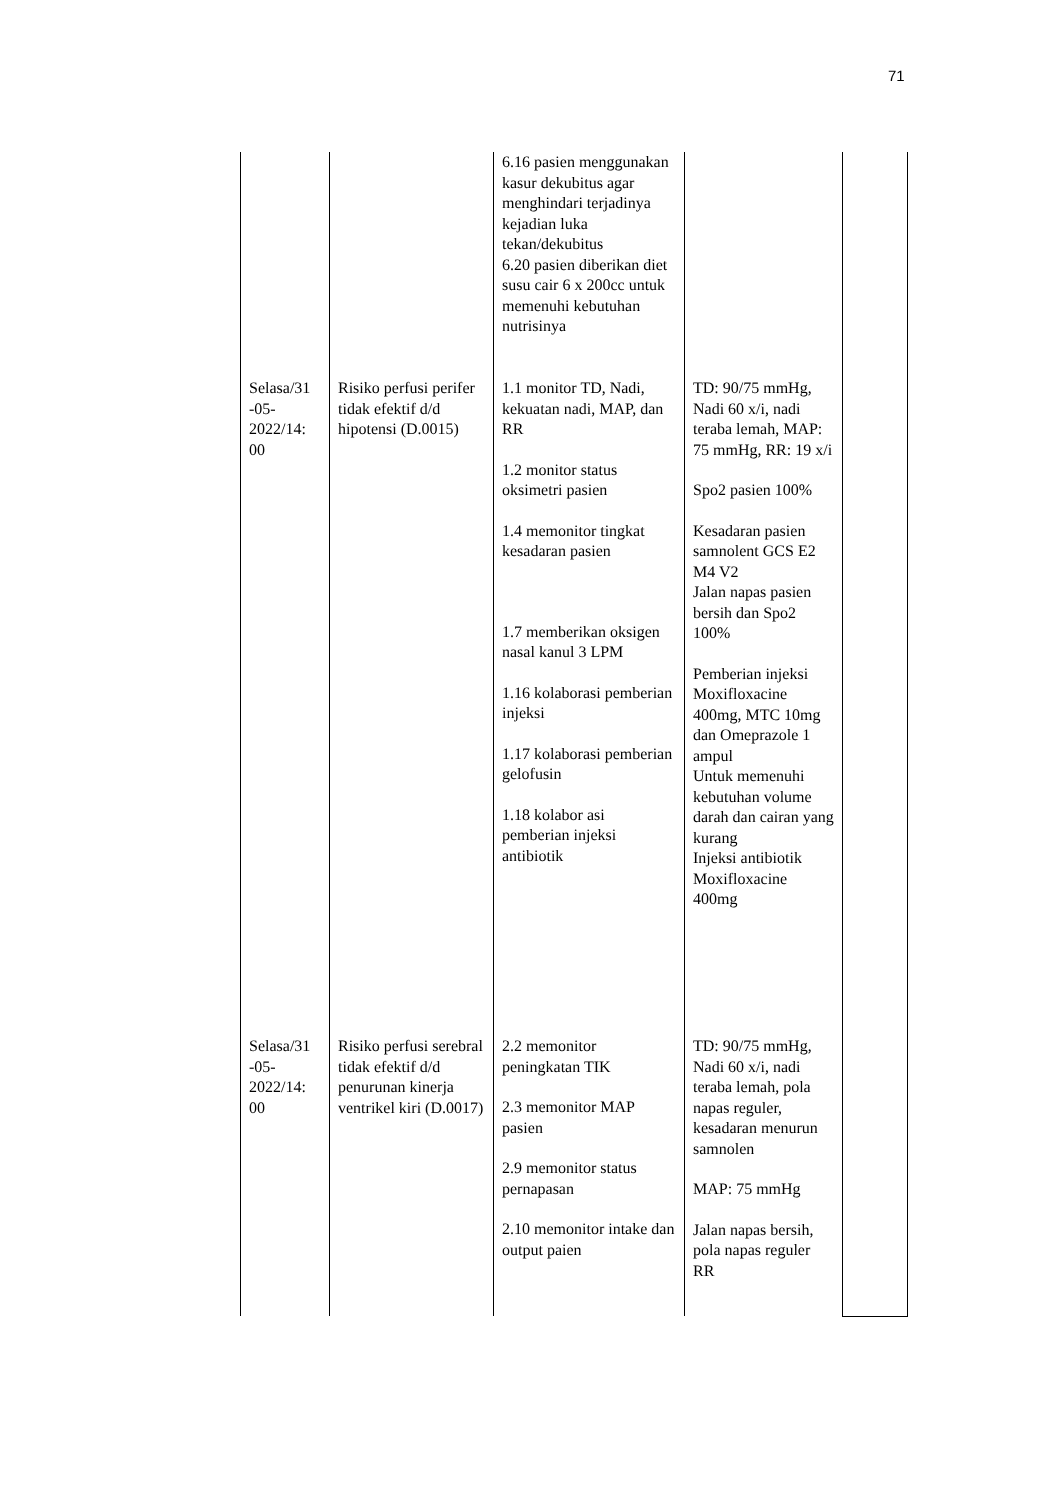71
| | | 6.16 pasien menggunakan kasur dekubitus agar menghindari terjadinya kejadian luka tekan/dekubitus 6.20 pasien diberikan diet susu cair 6 x 200cc untuk memenuhi kebutuhan nutrisinya | | |
| Selasa/31 -05-2022/14: 00 | Risiko perfusi perifer tidak efektif d/d hipotensi (D.0015) | 1.1 monitor TD, Nadi, kekuatan nadi, MAP, dan RR 1.2 monitor status oksimetri pasien 1.4 memonitor tingkat kesadaran pasien 1.7 memberikan oksigen nasal kanul 3 LPM 1.16 kolaborasi pemberian injeksi 1.17 kolaborasi pemberian gelofusin 1.18 kolabor asi pemberian injeksi antibiotik | TD: 90/75 mmHg, Nadi 60 x/i, nadi teraba lemah, MAP: 75 mmHg, RR: 19 x/i Spo2 pasien 100% Kesadaran pasien samnolent GCS E2 M4 V2 Jalan napas pasien bersih dan Spo2 100% Pemberian injeksi Moxifloxacine 400mg, MTC 10mg dan Omeprazole 1 ampul Untuk memenuhi kebutuhan volume darah dan cairan yang kurang Injeksi antibiotik Moxifloxacine 400mg | |
| Selasa/31 -05-2022/14: 00 | Risiko perfusi serebral tidak efektif d/d penurunan kinerja ventrikel kiri (D.0017) | 2.2 memonitor peningkatan TIK 2.3 memonitor MAP pasien 2.9 memonitor status pernapasan 2.10 memonitor intake dan output paien | TD: 90/75 mmHg, Nadi 60 x/i, nadi teraba lemah, pola napas reguler, kesadaran menurun samnolen MAP: 75 mmHg Jalan napas bersih, pola napas reguler RR | |